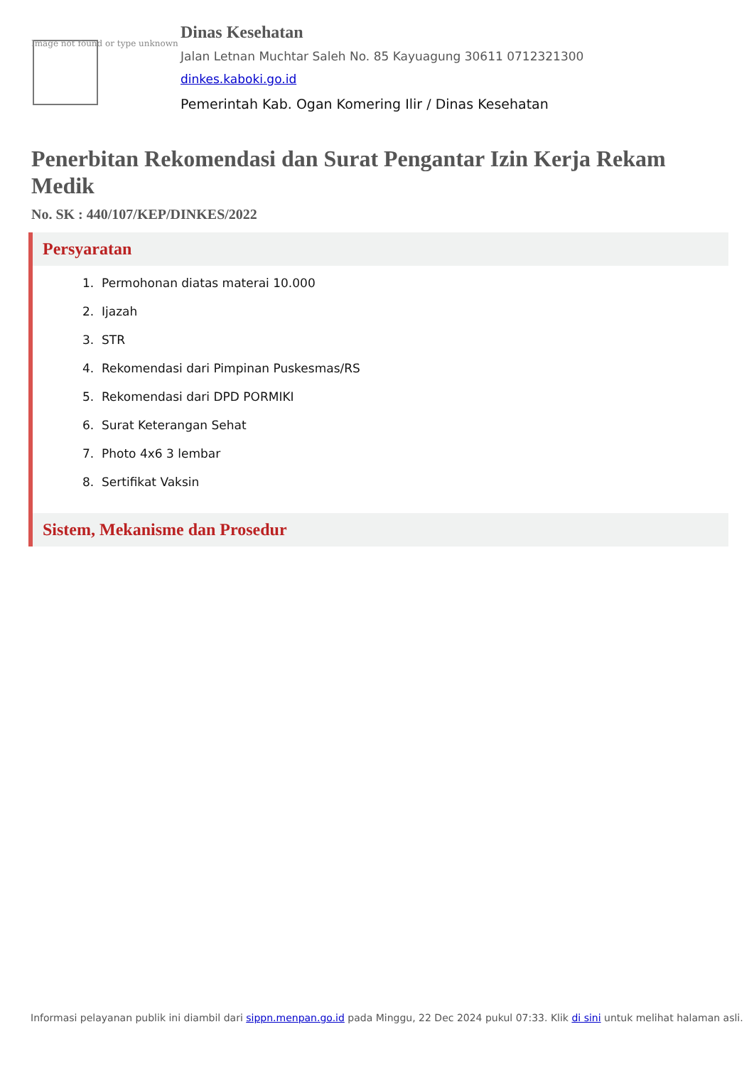Image not found or type unknown
Dinas Kesehatan
Jalan Letnan Muchtar Saleh No. 85 Kayuagung 30611 0712321300
dinkes.kaboki.go.id
Pemerintah Kab. Ogan Komering Ilir / Dinas Kesehatan
Penerbitan Rekomendasi dan Surat Pengantar Izin Kerja Rekam Medik
No. SK : 440/107/KEP/DINKES/2022
Persyaratan
1. Permohonan diatas materai 10.000
2. Ijazah
3. STR
4. Rekomendasi dari Pimpinan Puskesmas/RS
5. Rekomendasi dari DPD PORMIKI
6. Surat Keterangan Sehat
7. Photo 4x6 3 lembar
8. Sertifikat Vaksin
Sistem, Mekanisme dan Prosedur
Informasi pelayanan publik ini diambil dari sippn.menpan.go.id pada Minggu, 22 Dec 2024 pukul 07:33. Klik di sini untuk melihat halaman asli.